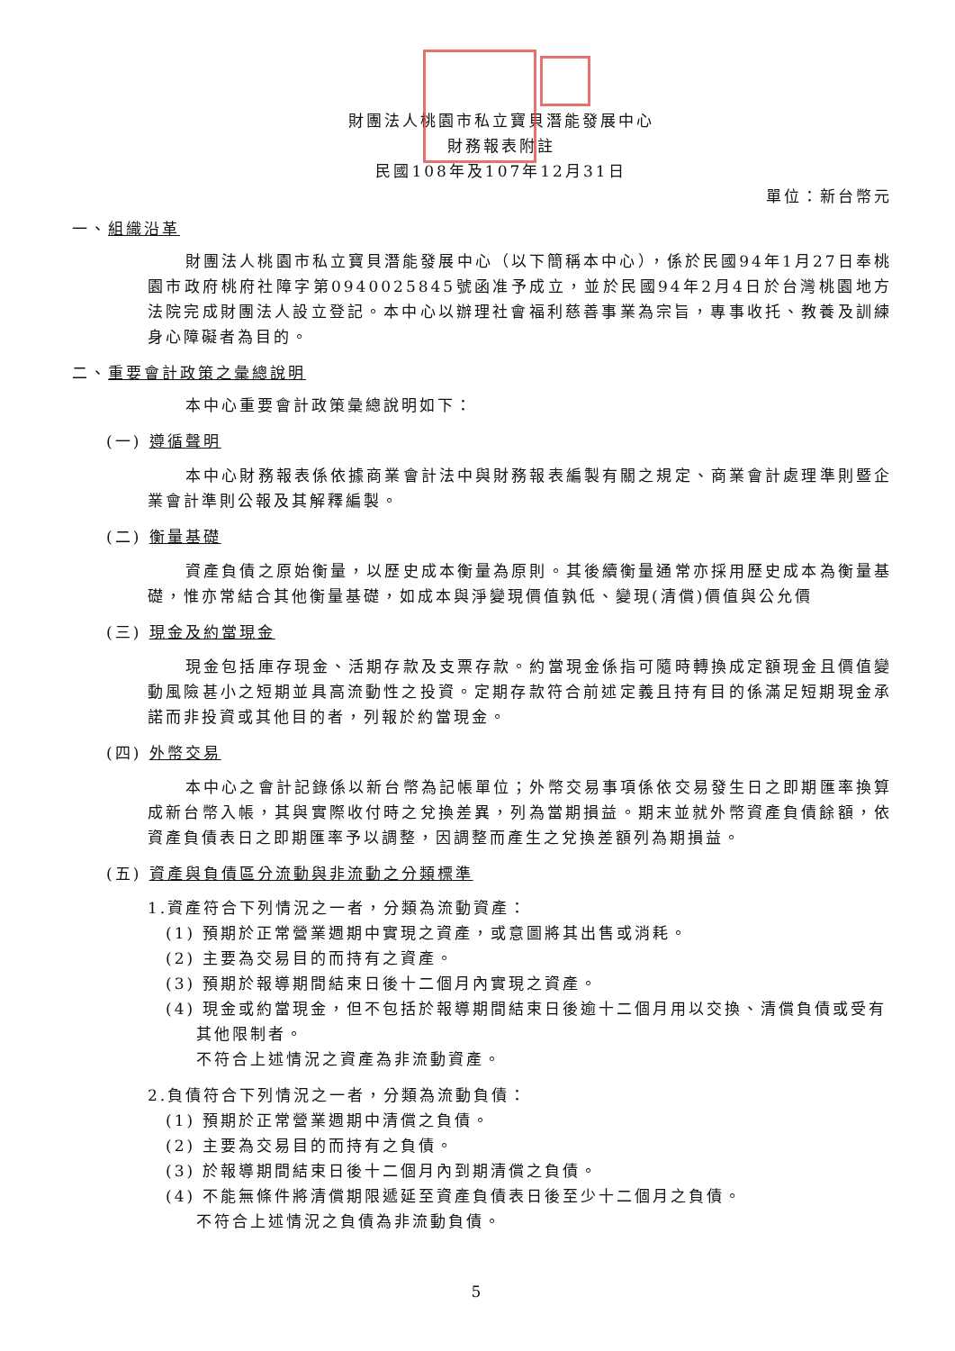財團法人桃園市私立寶貝潛能發展中心
財務報表附註
民國108年及107年12月31日
單位：新台幣元
一、組織沿革
財團法人桃園市私立寶貝潛能發展中心（以下簡稱本中心），係於民國94年1月27日奉桃園市政府桃府社障字第0940025845號函准予成立，並於民國94年2月4日於台灣桃園地方法院完成財團法人設立登記。本中心以辦理社會福利慈善事業為宗旨，專事收托、教養及訓練身心障礙者為目的。
二、重要會計政策之彙總說明
本中心重要會計政策彙總說明如下：
(一) 遵循聲明
本中心財務報表係依據商業會計法中與財務報表編製有關之規定、商業會計處理準則暨企業會計準則公報及其解釋編製。
(二) 衡量基礎
資產負債之原始衡量，以歷史成本衡量為原則。其後續衡量通常亦採用歷史成本為衡量基礎，惟亦常結合其他衡量基礎，如成本與淨變現價值孰低、變現(清償)價值與公允價
(三) 現金及約當現金
現金包括庫存現金、活期存款及支票存款。約當現金係指可隨時轉換成定額現金且價值變動風險甚小之短期並具高流動性之投資。定期存款符合前述定義且持有目的係滿足短期現金承諾而非投資或其他目的者，列報於約當現金。
(四) 外幣交易
本中心之會計記錄係以新台幣為記帳單位；外幣交易事項係依交易發生日之即期匯率換算成新台幣入帳，其與實際收付時之兌換差異，列為當期損益。期末並就外幣資產負債餘額，依資產負債表日之即期匯率予以調整，因調整而產生之兌換差額列為期損益。
(五) 資產與負債區分流動與非流動之分類標準
1.資產符合下列情況之一者，分類為流動資產：
(1) 預期於正常營業週期中實現之資產，或意圖將其出售或消耗。
(2) 主要為交易目的而持有之資產。
(3) 預期於報導期間結束日後十二個月內實現之資產。
(4) 現金或約當現金，但不包括於報導期間結束日後逾十二個月用以交換、清償負債或受有其他限制者。
不符合上述情況之資產為非流動資產。
2.負債符合下列情況之一者，分類為流動負債：
(1) 預期於正常營業週期中清償之負債。
(2) 主要為交易目的而持有之負債。
(3) 於報導期間結束日後十二個月內到期清償之負債。
(4) 不能無條件將清償期限遞延至資產負債表日後至少十二個月之負債。
不符合上述情況之負債為非流動負債。
5